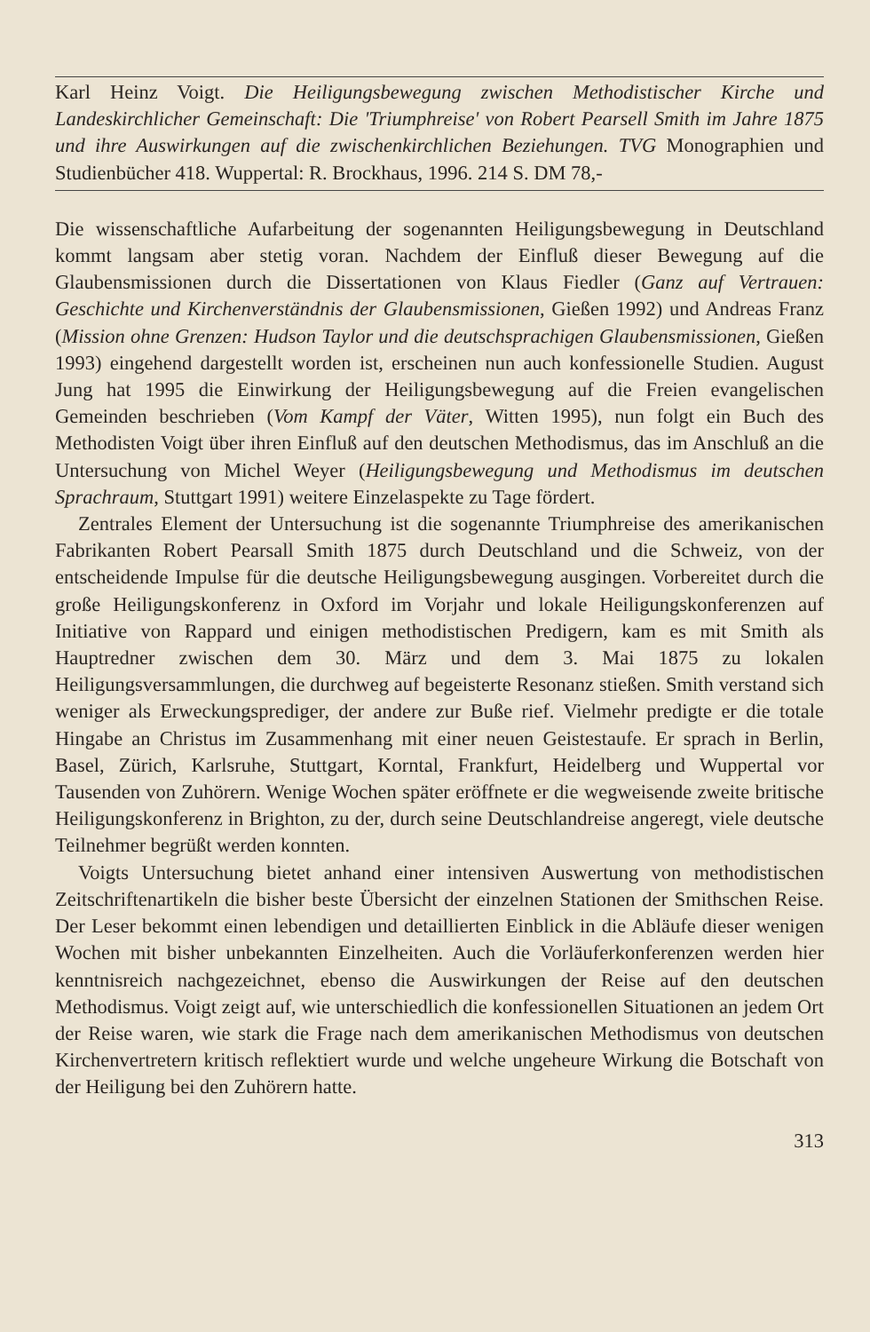Karl Heinz Voigt. Die Heiligungsbewegung zwischen Methodistischer Kirche und Landeskirchlicher Gemeinschaft: Die 'Triumphreise' von Robert Pearsell Smith im Jahre 1875 und ihre Auswirkungen auf die zwischenkirchlichen Beziehungen. TVG Monographien und Studienbücher 418. Wuppertal: R. Brockhaus, 1996. 214 S. DM 78,-
Die wissenschaftliche Aufarbeitung der sogenannten Heiligungsbewegung in Deutschland kommt langsam aber stetig voran. Nachdem der Einfluß dieser Bewegung auf die Glaubensmissionen durch die Dissertationen von Klaus Fiedler (Ganz auf Vertrauen: Geschichte und Kirchenverständnis der Glaubensmissionen, Gießen 1992) und Andreas Franz (Mission ohne Grenzen: Hudson Taylor und die deutschsprachigen Glaubensmissionen, Gießen 1993) eingehend dargestellt worden ist, erscheinen nun auch konfessionelle Studien. August Jung hat 1995 die Einwirkung der Heiligungsbewegung auf die Freien evangelischen Gemeinden beschrieben (Vom Kampf der Väter, Witten 1995), nun folgt ein Buch des Methodisten Voigt über ihren Einfluß auf den deutschen Methodismus, das im Anschluß an die Untersuchung von Michel Weyer (Heiligungsbewegung und Methodismus im deutschen Sprachraum, Stuttgart 1991) weitere Einzelaspekte zu Tage fördert.
Zentrales Element der Untersuchung ist die sogenannte Triumphreise des amerikanischen Fabrikanten Robert Pearsall Smith 1875 durch Deutschland und die Schweiz, von der entscheidende Impulse für die deutsche Heiligungsbewegung ausgingen. Vorbereitet durch die große Heiligungskonferenz in Oxford im Vorjahr und lokale Heiligungskonferenzen auf Initiative von Rappard und einigen methodistischen Predigern, kam es mit Smith als Hauptredner zwischen dem 30. März und dem 3. Mai 1875 zu lokalen Heiligungsversammlungen, die durchweg auf begeisterte Resonanz stießen. Smith verstand sich weniger als Erweckungsprediger, der andere zur Buße rief. Vielmehr predigte er die totale Hingabe an Christus im Zusammenhang mit einer neuen Geistestaufe. Er sprach in Berlin, Basel, Zürich, Karlsruhe, Stuttgart, Korntal, Frankfurt, Heidelberg und Wuppertal vor Tausenden von Zuhörern. Wenige Wochen später eröffnete er die wegweisende zweite britische Heiligungskonferenz in Brighton, zu der, durch seine Deutschlandreise angeregt, viele deutsche Teilnehmer begrüßt werden konnten.
Voigts Untersuchung bietet anhand einer intensiven Auswertung von methodistischen Zeitschriftenartikeln die bisher beste Übersicht der einzelnen Stationen der Smithschen Reise. Der Leser bekommt einen lebendigen und detaillierten Einblick in die Abläufe dieser wenigen Wochen mit bisher unbekannten Einzelheiten. Auch die Vorläuferkonferenzen werden hier kenntnisreich nachgezeichnet, ebenso die Auswirkungen der Reise auf den deutschen Methodismus. Voigt zeigt auf, wie unterschiedlich die konfessionellen Situationen an jedem Ort der Reise waren, wie stark die Frage nach dem amerikanischen Methodismus von deutschen Kirchenvertretern kritisch reflektiert wurde und welche ungeheure Wirkung die Botschaft von der Heiligung bei den Zuhörern hatte.
313